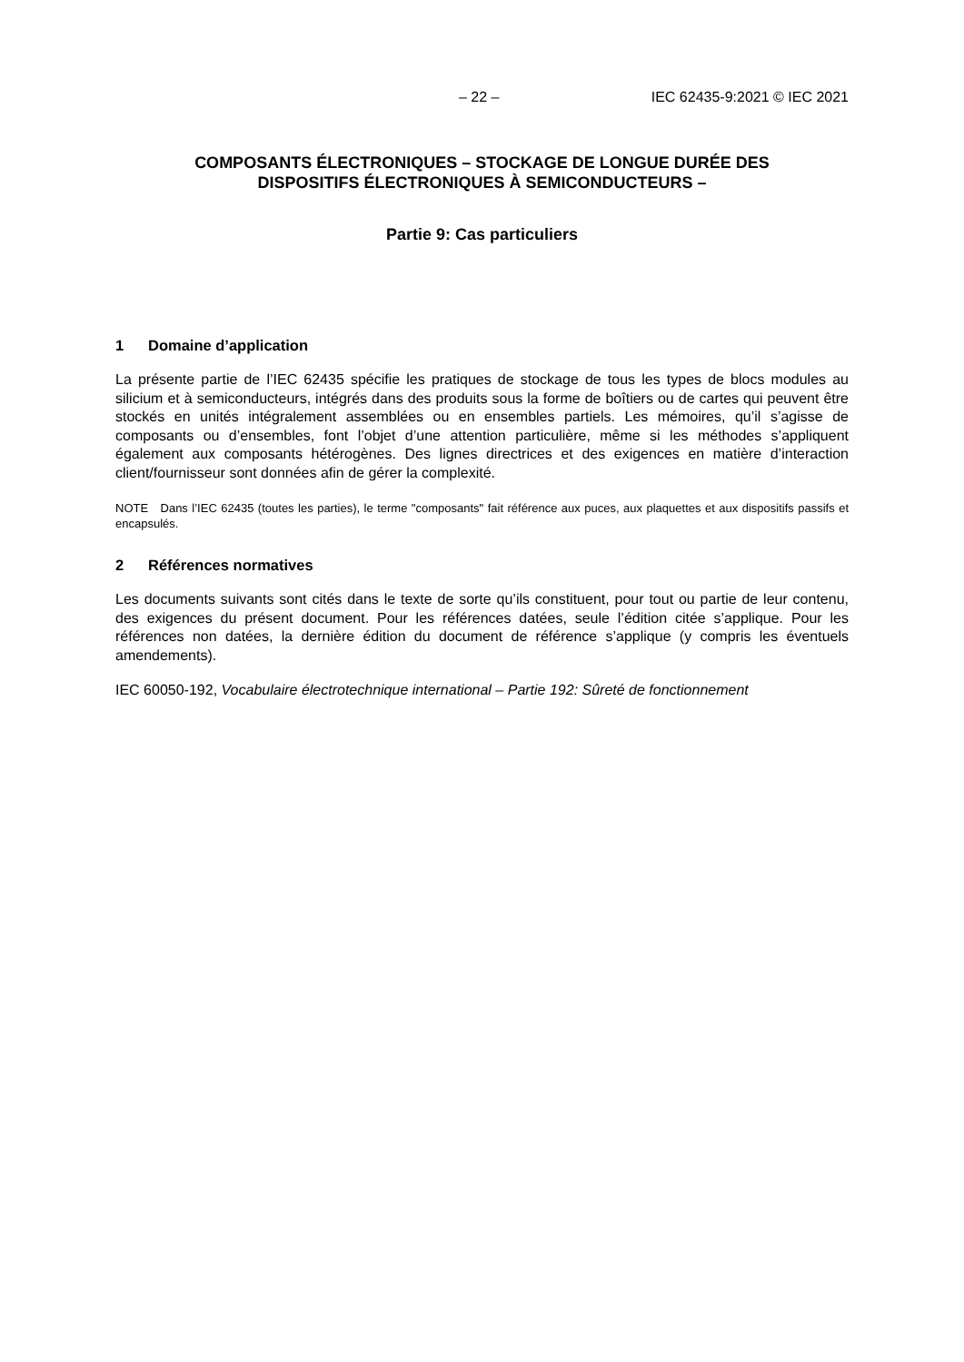– 22 – IEC 62435-9:2021 © IEC 2021
COMPOSANTS ÉLECTRONIQUES – STOCKAGE DE LONGUE DURÉE DES
DISPOSITIFS ÉLECTRONIQUES À SEMICONDUCTEURS –
Partie 9: Cas particuliers
1 Domaine d’application
La présente partie de l’IEC 62435 spécifie les pratiques de stockage de tous les types de blocs modules au silicium et à semiconducteurs, intégrés dans des produits sous la forme de boîtiers ou de cartes qui peuvent être stockés en unités intégralement assemblées ou en ensembles partiels. Les mémoires, qu’il s’agisse de composants ou d’ensembles, font l’objet d’une attention particulière, même si les méthodes s’appliquent également aux composants hétérogènes. Des lignes directrices et des exigences en matière d’interaction client/fournisseur sont données afin de gérer la complexité.
NOTE Dans l’IEC 62435 (toutes les parties), le terme "composants" fait référence aux puces, aux plaquettes et aux dispositifs passifs et encapsulés.
2 Références normatives
Les documents suivants sont cités dans le texte de sorte qu’ils constituent, pour tout ou partie de leur contenu, des exigences du présent document. Pour les références datées, seule l’édition citée s’applique. Pour les références non datées, la dernière édition du document de référence s’applique (y compris les éventuels amendements).
IEC 60050-192, Vocabulaire électrotechnique international – Partie 192: Sûreté de fonctionnement